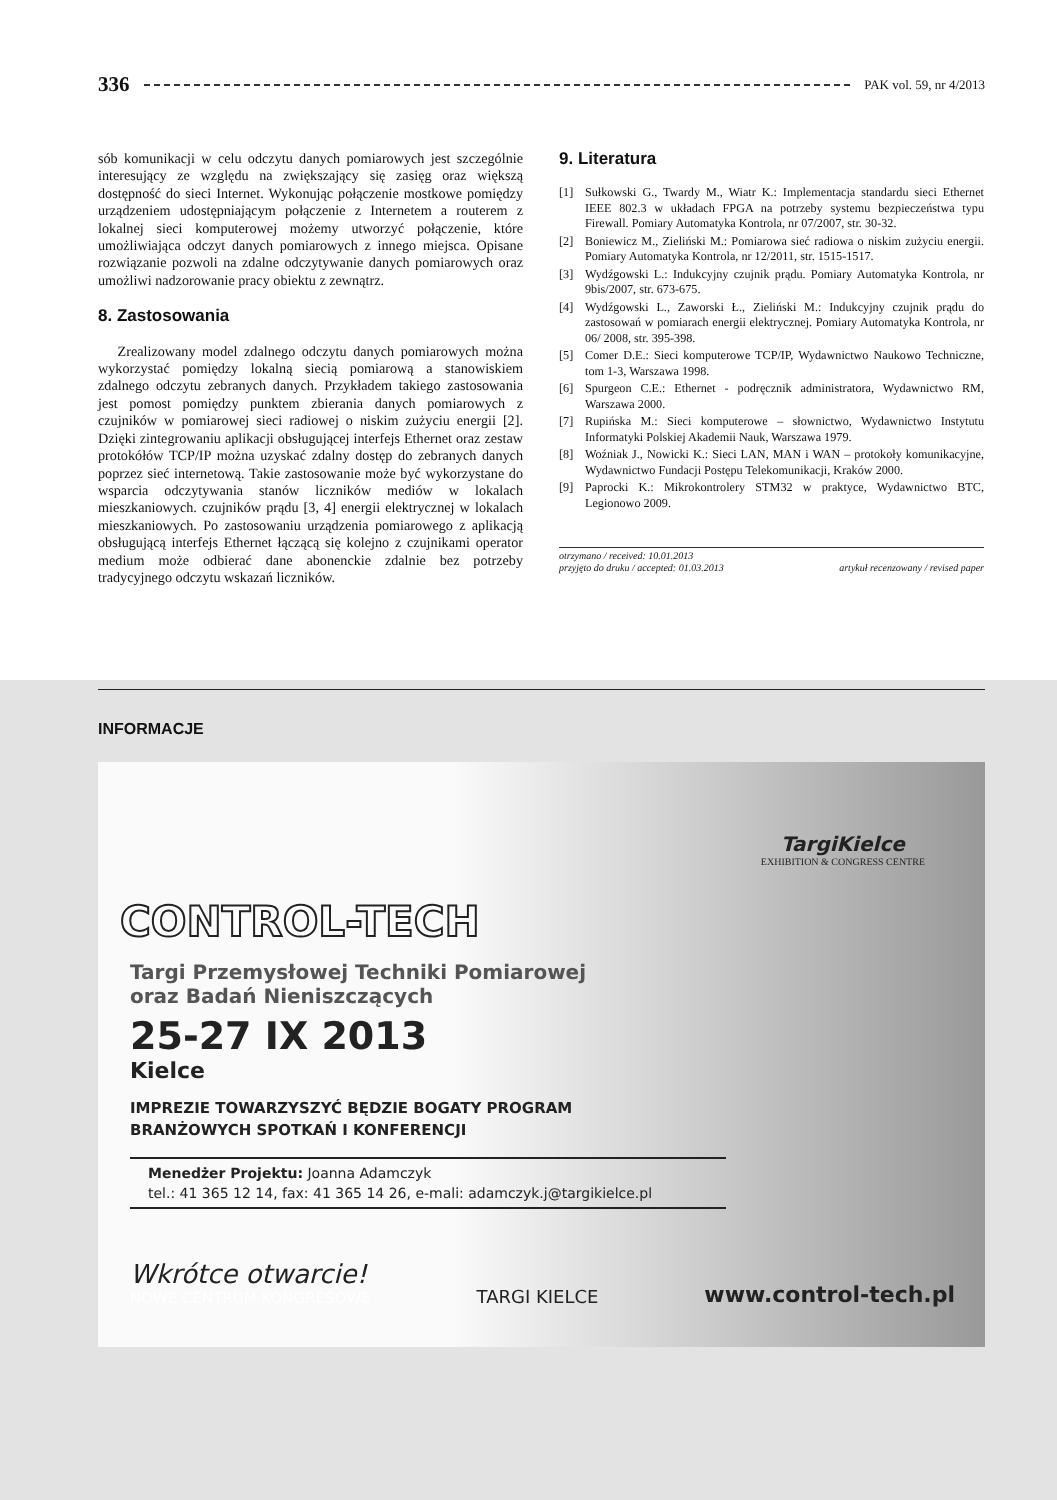336 PAK vol. 59, nr 4/2013
sób komunikacji w celu odczytu danych pomiarowych jest szczególnie interesujący ze względu na zwiększający się zasięg oraz większą dostępność do sieci Internet. Wykonując połączenie mostkowe pomiędzy urządzeniem udostępniającym połączenie z Internetem a routerem z lokalnej sieci komputerowej możemy utworzyć połączenie, które umożliwiająca odczyt danych pomiarowych z innego miejsca. Opisane rozwiązanie pozwoli na zdalne odczytywanie danych pomiarowych oraz umożliwi nadzorowanie pracy obiektu z zewnątrz.
8. Zastosowania
Zrealizowany model zdalnego odczytu danych pomiarowych można wykorzystać pomiędzy lokalną siecią pomiarową a stanowiskiem zdalnego odczytu zebranych danych. Przykładem takiego zastosowania jest pomost pomiędzy punktem zbierania danych pomiarowych z czujników w pomiarowej sieci radiowej o niskim zużyciu energii [2]. Dzięki zintegrowaniu aplikacji obsługującej interfejs Ethernet oraz zestaw protokółów TCP/IP można uzyskać zdalny dostęp do zebranych danych poprzez sieć internetową. Takie zastosowanie może być wykorzystane do wsparcia odczytywania stanów liczników mediów w lokalach mieszkaniowych. czujników prądu [3, 4] energii elektrycznej w lokalach mieszkaniowych. Po zastosowaniu urządzenia pomiarowego z aplikacją obsługującą interfejs Ethernet łączącą się kolejno z czujnikami operator medium może odbierać dane abonenckie zdalnie bez potrzeby tradycyjnego odczytu wskazań liczników.
9. Literatura
[1] Sułkowski G., Twardy M., Wiatr K.: Implementacja standardu sieci Ethernet IEEE 802.3 w układach FPGA na potrzeby systemu bezpieczeństwa typu Firewall. Pomiary Automatyka Kontrola, nr 07/2007, str. 30-32.
[2] Boniewicz M., Zieliński M.: Pomiarowa sieć radiowa o niskim zużyciu energii. Pomiary Automatyka Kontrola, nr 12/2011, str. 1515-1517.
[3] Wydźgowski L.: Indukcyjny czujnik prądu. Pomiary Automatyka Kontrola, nr 9bis/2007, str. 673-675.
[4] Wydźgowski L., Zaworski Ł., Zieliński M.: Indukcyjny czujnik prądu do zastosowań w pomiarach energii elektrycznej. Pomiary Automatyka Kontrola, nr 06/ 2008, str. 395-398.
[5] Comer D.E.: Sieci komputerowe TCP/IP, Wydawnictwo Naukowo Techniczne, tom 1-3, Warszawa 1998.
[6] Spurgeon C.E.: Ethernet - podręcznik administratora, Wydawnictwo RM, Warszawa 2000.
[7] Rupińska M.: Sieci komputerowe – słownictwo, Wydawnictwo Instytutu Informatyki Polskiej Akademii Nauk, Warszawa 1979.
[8] Woźniak J., Nowicki K.: Sieci LAN, MAN i WAN – protokoły komunikacyjne, Wydawnictwo Fundacji Postępu Telekomunikacji, Kraków 2000.
[9] Paprocki K.: Mikrokontrolery STM32 w praktyce, Wydawnictwo BTC, Legionowo 2009.
otrzymano / received: 10.01.2013
przyjęto do druku / accepted: 01.03.2013 artykuł recenzowany / revised paper
INFORMACJE
TargiKielce
EXHIBITION & CONGRESS CENTRE
CONTROL-TECH
Targi Przemysłowej Techniki Pomiarowej
oraz Badań Nieniszczących
25-27 IX 2013
Kielce
IMPREZIE TOWARZYSZYĆ BĘDZIE BOGATY PROGRAM
BRANŻOWYCH SPOTKAŃ I KONFERENCJI
Menedżer Projektu: Joanna Adamczyk
tel.: 41 365 12 14, fax: 41 365 14 26, e-mali: adamczyk.j@targikielce.pl
Wkrótce otwarcie!
NOWE CENTRUM KONGRESOWE
TARGI KIELCE
www.control-tech.pl